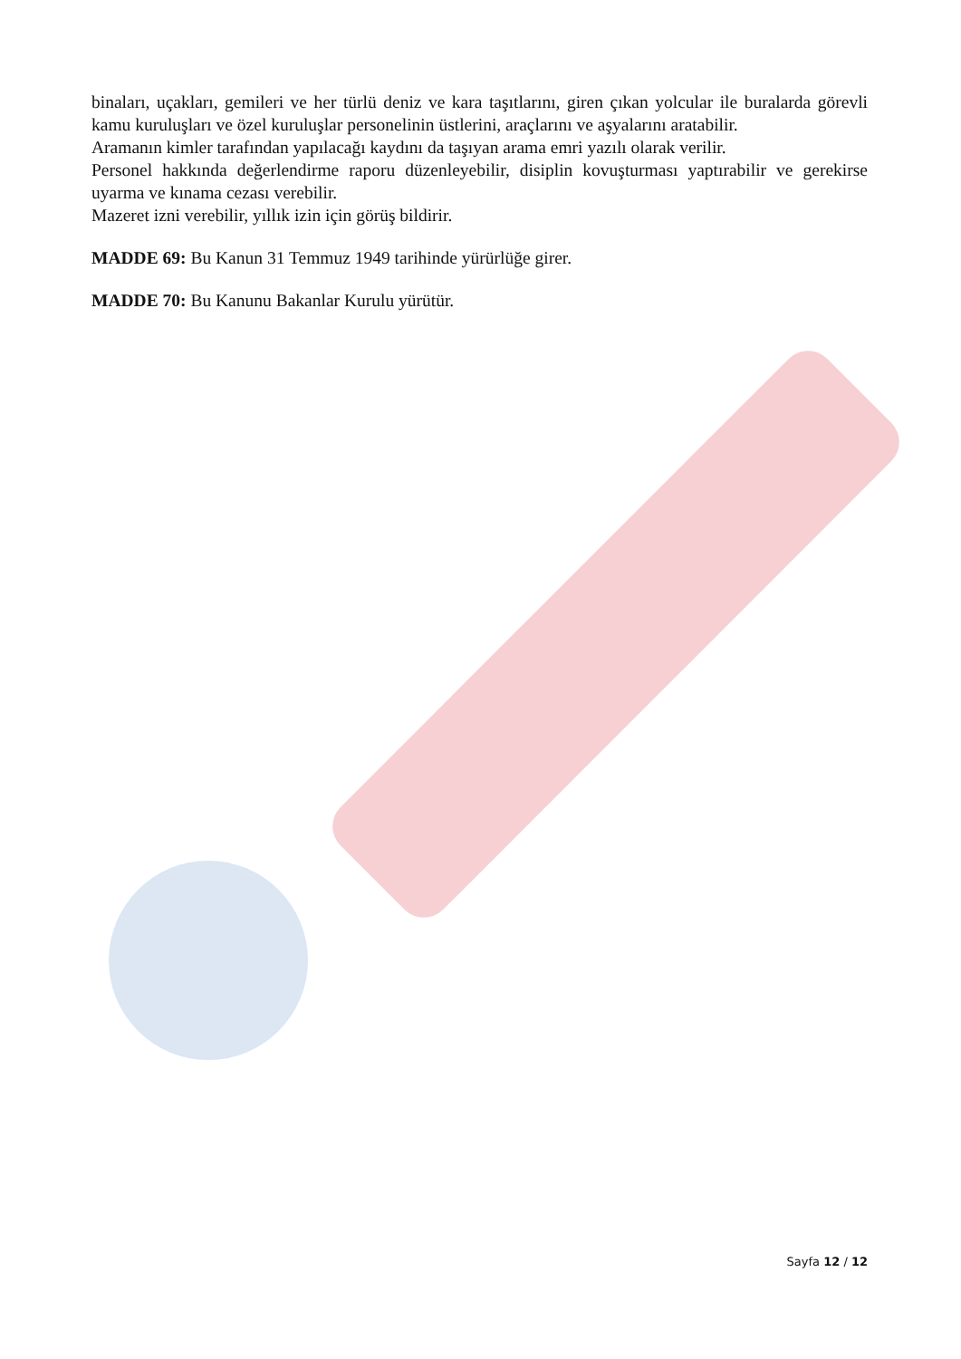binaları, uçakları, gemileri ve her türlü deniz ve kara taşıtlarını, giren çıkan yolcular ile buralarda görevli kamu kuruluşları ve özel kuruluşlar personelinin üstlerini, araçlarını ve aşyalarını aratabilir.
Aramanın kimler tarafından yapılacağı kaydını da taşıyan arama emri yazılı olarak verilir.
Personel hakkında değerlendirme raporu düzenleyebilir, disiplin kovuşturması yaptırabilir ve gerekirse uyarma ve kınama cezası verebilir.
Mazeret izni verebilir, yıllık izin için görüş bildirir.
MADDE 69: Bu Kanun 31 Temmuz 1949 tarihinde yürürlüğe girer.
MADDE 70: Bu Kanunu Bakanlar Kurulu yürütür.
Sayfa 12 / 12